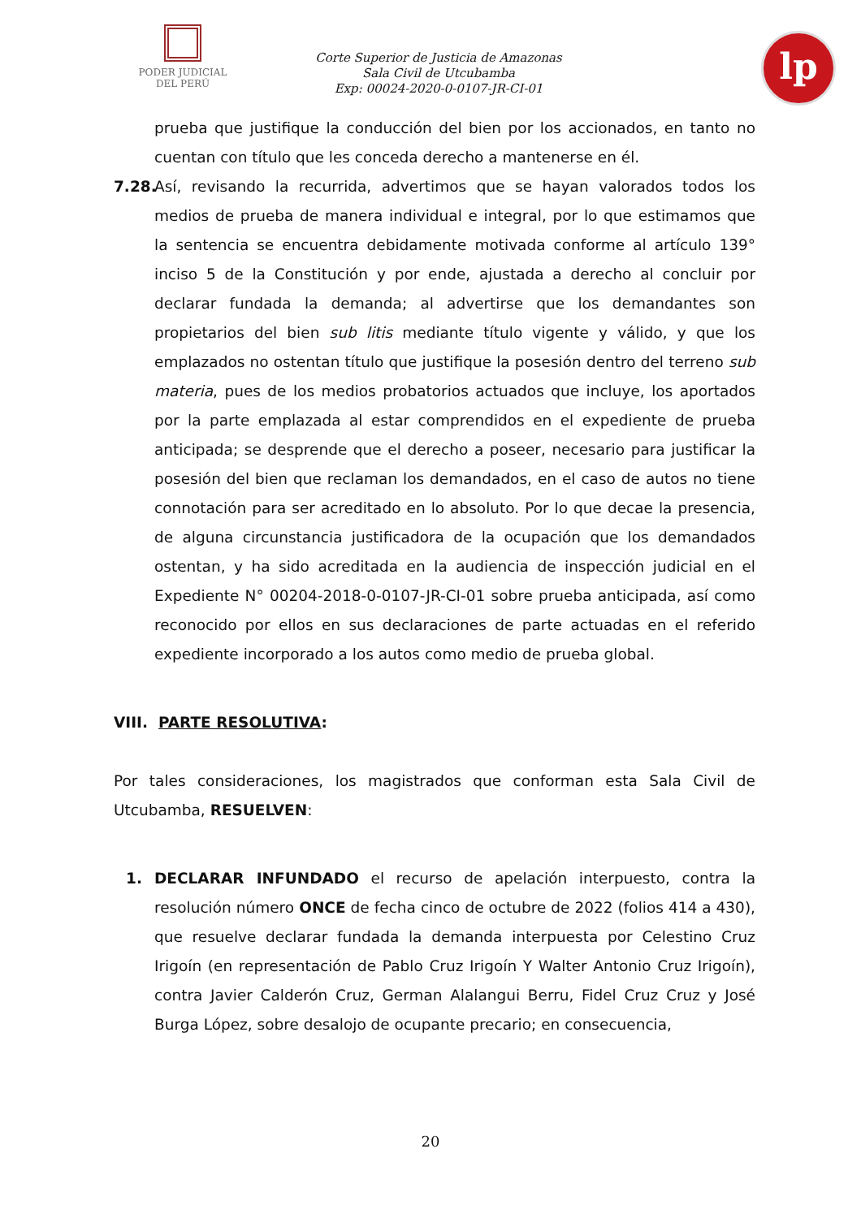PODER JUDICIAL
DEL PERÚ
Corte Superior de Justicia de Amazonas
Sala Civil de Utcubamba
Exp: 00024-2020-0-0107-JR-CI-01
lp
prueba que justifique la conducción del bien por los accionados, en tanto no cuentan con título que les conceda derecho a mantenerse en él.
7.28.
Así, revisando la recurrida, advertimos que se hayan valorados todos los medios de prueba de manera individual e integral, por lo que estimamos que la sentencia se encuentra debidamente motivada conforme al artículo 139° inciso 5 de la Constitución y por ende, ajustada a derecho al concluir por declarar fundada la demanda; al advertirse que los demandantes son propietarios del bien sub litis mediante título vigente y válido, y que los emplazados no ostentan título que justifique la posesión dentro del terreno sub materia, pues de los medios probatorios actuados que incluye, los aportados por la parte emplazada al estar comprendidos en el expediente de prueba anticipada; se desprende que el derecho a poseer, necesario para justificar la posesión del bien que reclaman los demandados, en el caso de autos no tiene connotación para ser acreditado en lo absoluto. Por lo que decae la presencia, de alguna circunstancia justificadora de la ocupación que los demandados ostentan, y ha sido acreditada en la audiencia de inspección judicial en el Expediente N° 00204-2018-0-0107-JR-CI-01 sobre prueba anticipada, así como reconocido por ellos en sus declaraciones de parte actuadas en el referido expediente incorporado a los autos como medio de prueba global.
VIII. PARTE RESOLUTIVA:
Por tales consideraciones, los magistrados que conforman esta Sala Civil de Utcubamba, RESUELVEN:
1. DECLARAR INFUNDADO el recurso de apelación interpuesto, contra la resolución número ONCE de fecha cinco de octubre de 2022 (folios 414 a 430), que resuelve declarar fundada la demanda interpuesta por Celestino Cruz Irigoín (en representación de Pablo Cruz Irigoín Y Walter Antonio Cruz Irigoín), contra Javier Calderón Cruz, German Alalangui Berru, Fidel Cruz Cruz y José Burga López, sobre desalojo de ocupante precario; en consecuencia,
20